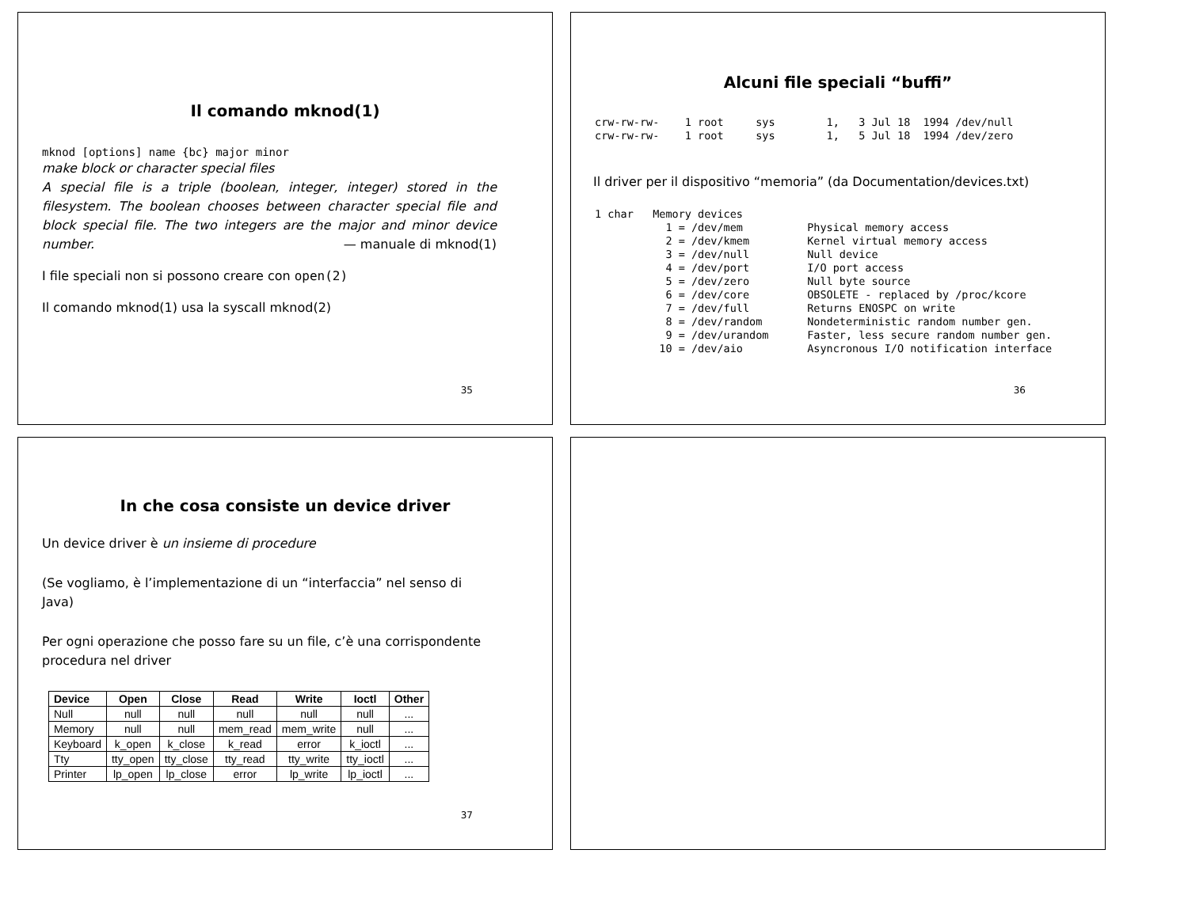Il comando mknod(1)
mknod [options] name {bc} major minor
make block or character special files
A special file is a triple (boolean, integer, integer) stored in the filesystem. The boolean chooses between character special file and block special file. The two integers are the major and minor device number. — manuale di mknod(1)
I file speciali non si possono creare con open(2)
Il comando mknod(1) usa la syscall mknod(2)
35
Alcuni file speciali “buffi”
crw-rw-rw-    1 root     sys        1,   3 Jul 18  1994 /dev/null
crw-rw-rw-    1 root     sys        1,   5 Jul 18  1994 /dev/zero
Il driver per il dispositivo “memoria” (da Documentation/devices.txt)
1 char   Memory devices
           1 = /dev/mem          Physical memory access
           2 = /dev/kmem         Kernel virtual memory access
           3 = /dev/null         Null device
           4 = /dev/port         I/O port access
           5 = /dev/zero         Null byte source
           6 = /dev/core         OBSOLETE - replaced by /proc/kcore
           7 = /dev/full         Returns ENOSPC on write
           8 = /dev/random       Nondeterministic random number gen.
           9 = /dev/urandom      Faster, less secure random number gen.
          10 = /dev/aio          Asyncronous I/O notification interface
36
In che cosa consiste un device driver
Un device driver è un insieme di procedure
(Se vogliamo, è l’implementazione di un “interfaccia” nel senso di Java)
Per ogni operazione che posso fare su un file, c’è una corrispondente procedura nel driver
| Device | Open | Close | Read | Write | Ioctl | Other |
| --- | --- | --- | --- | --- | --- | --- |
| Null | null | null | null | null | null | ... |
| Memory | null | null | mem_read | mem_write | null | ... |
| Keyboard | k_open | k_close | k_read | error | k_ioctl | ... |
| Tty | tty_open | tty_close | tty_read | tty_write | tty_ioctl | ... |
| Printer | lp_open | lp_close | error | lp_write | lp_ioctl | ... |
37